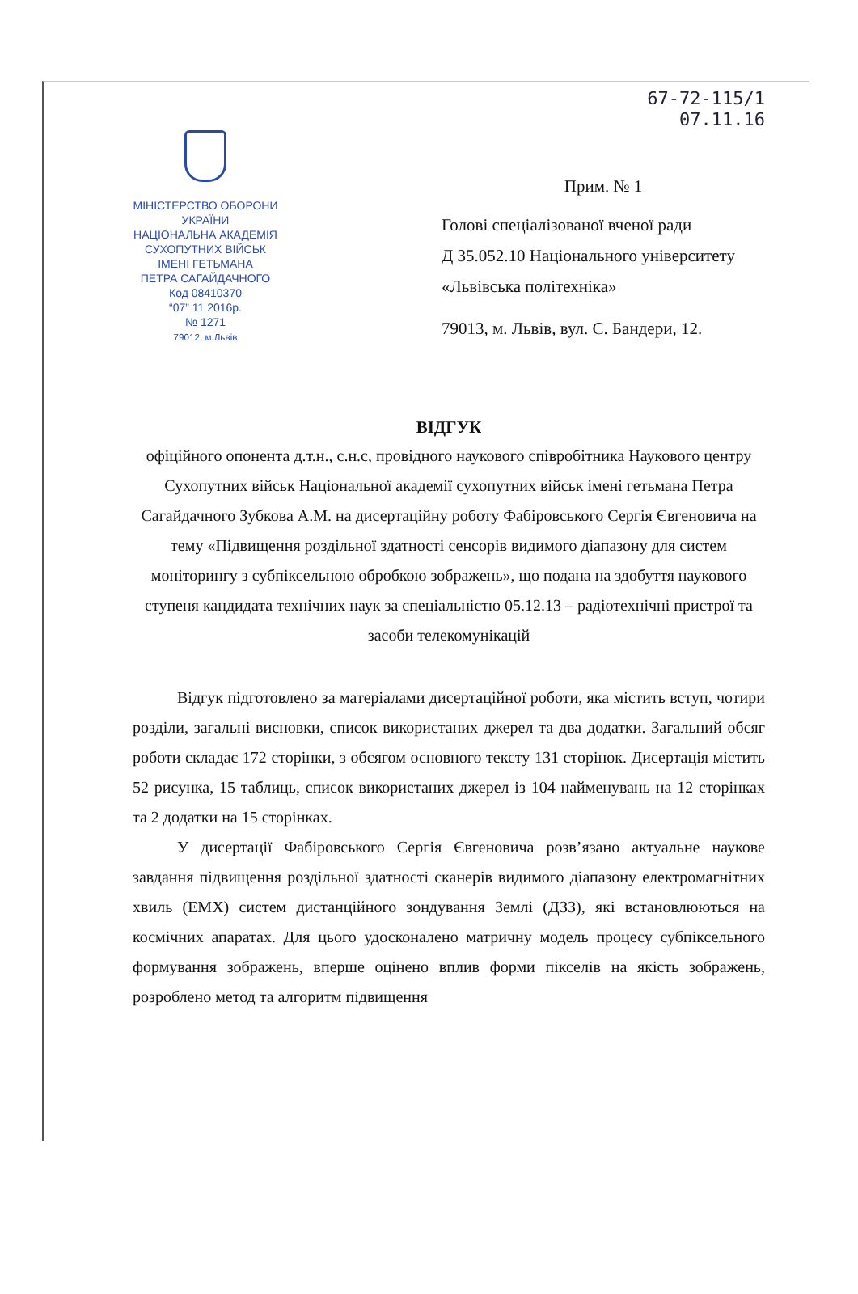67-72-115/1
07.11.16
МІНІСТЕРСТВО ОБОРОНИ
УКРАЇНИ
НАЦІОНАЛЬНА АКАДЕМІЯ
СУХОПУТНИХ ВІЙСЬК
ІМЕНІ ГЕТЬМАНА
ПЕТРА САГАЙДАЧНОГО
Код 08410370
“07” 11 2016р.
№ 1271
79012, м.Львів
Прим. № 1
Голові спеціалізованої вченої ради
Д 35.052.10 Національного університету
«Львівська політехніка»
79013, м. Львів, вул. С. Бандери, 12.
ВІДГУК
офіційного опонента д.т.н., с.н.с, провідного наукового співробітника Наукового центру Сухопутних військ Національної академії сухопутних військ імені гетьмана Петра Сагайдачного Зубкова А.М. на дисертаційну роботу Фабіровського Сергія Євгеновича на тему «Підвищення роздільної здатності сенсорів видимого діапазону для систем моніторингу з субпіксельною обробкою зображень», що подана на здобуття наукового ступеня кандидата технічних наук за спеціальністю 05.12.13 – радіотехнічні пристрої та засоби телекомунікацій
Відгук підготовлено за матеріалами дисертаційної роботи, яка містить вступ, чотири розділи, загальні висновки, список використаних джерел та два додатки. Загальний обсяг роботи складає 172 сторінки, з обсягом основного тексту 131 сторінок. Дисертація містить 52 рисунка, 15 таблиць, список використаних джерел із 104 найменувань на 12 сторінках та 2 додатки на 15 сторінках.
У дисертації Фабіровського Сергія Євгеновича розв’язано актуальне наукове завдання підвищення роздільної здатності сканерів видимого діапазону електромагнітних хвиль (ЕМХ) систем дистанційного зондування Землі (ДЗЗ), які встановлюються на космічних апаратах. Для цього удосконалено матричну модель процесу субпіксельного формування зображень, вперше оцінено вплив форми пікселів на якість зображень, розроблено метод та алгоритм підвищення